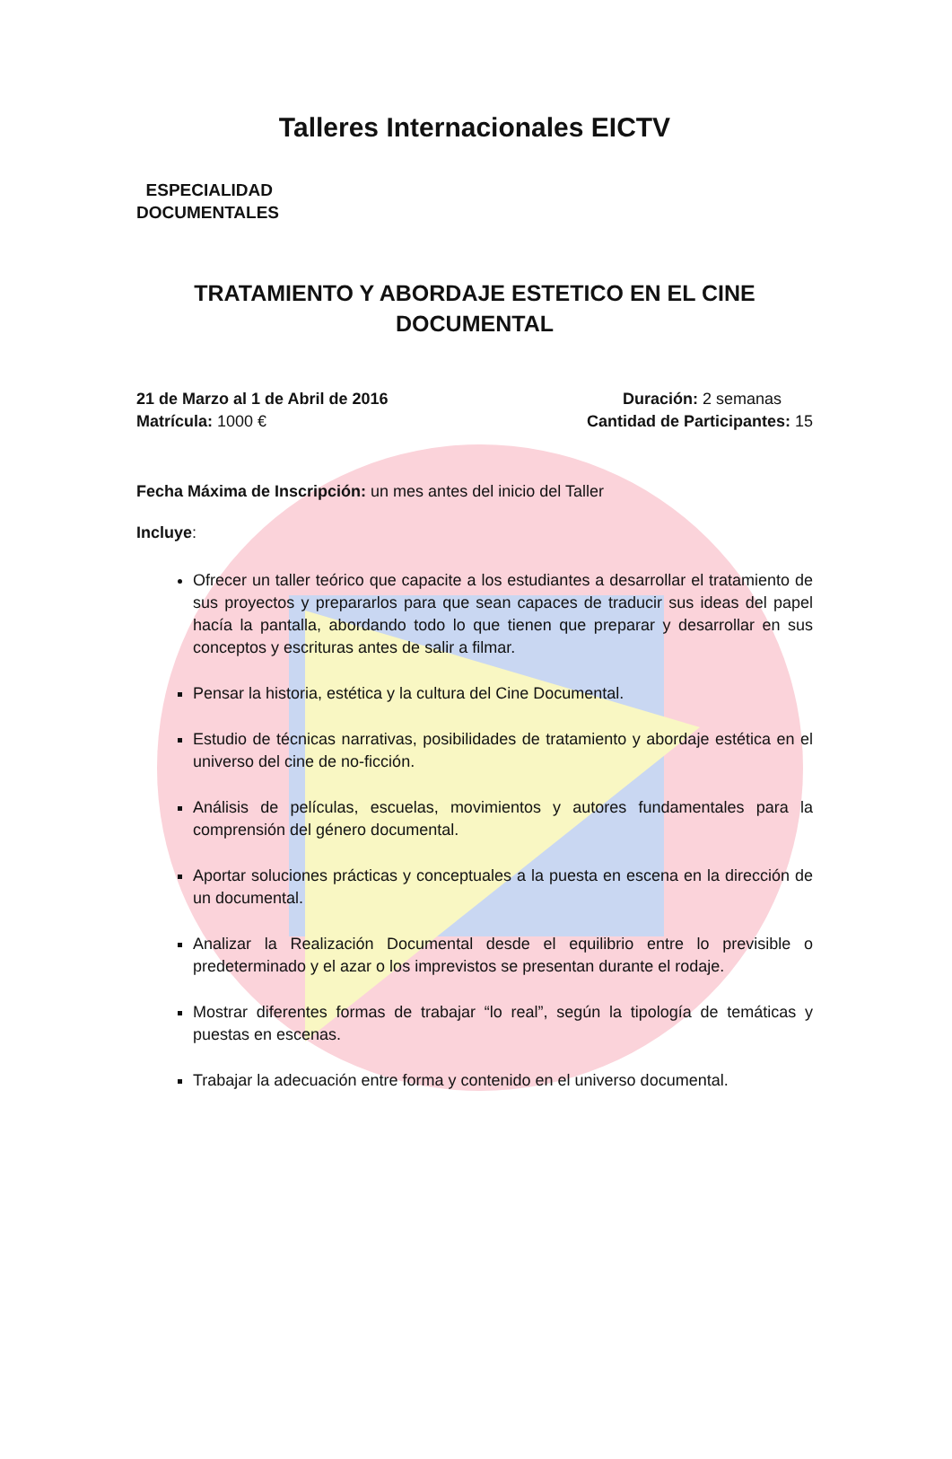Talleres Internacionales EICTV
ESPECIALIDAD
DOCUMENTALES
TRATAMIENTO Y ABORDAJE ESTETICO EN EL CINE
DOCUMENTAL
21 de Marzo al 1 de Abril de 2016 Duración: 2 semanas
Matrícula: 1000 € Cantidad de Participantes: 15
Fecha Máxima de Inscripción: un mes antes del inicio del Taller
Incluye:
Ofrecer un taller teórico que capacite a los estudiantes a desarrollar el tratamiento de sus proyectos y prepararlos para que sean capaces de traducir sus ideas del papel hacía la pantalla, abordando todo lo que tienen que preparar y desarrollar en sus conceptos y escrituras antes de salir a filmar.
Pensar la historia, estética y la cultura del Cine Documental.
Estudio de técnicas narrativas, posibilidades de tratamiento y abordaje estética en el universo del cine de no-ficción.
Análisis de películas, escuelas, movimientos y autores fundamentales para la comprensión del género documental.
Aportar soluciones prácticas y conceptuales a la puesta en escena en la dirección de un documental.
Analizar la Realización Documental desde el equilibrio entre lo previsible o predeterminado y el azar o los imprevistos se presentan durante el rodaje.
Mostrar diferentes formas de trabajar “lo real”, según la tipología de temáticas y puestas en escenas.
Trabajar la adecuación entre forma y contenido en el universo documental.